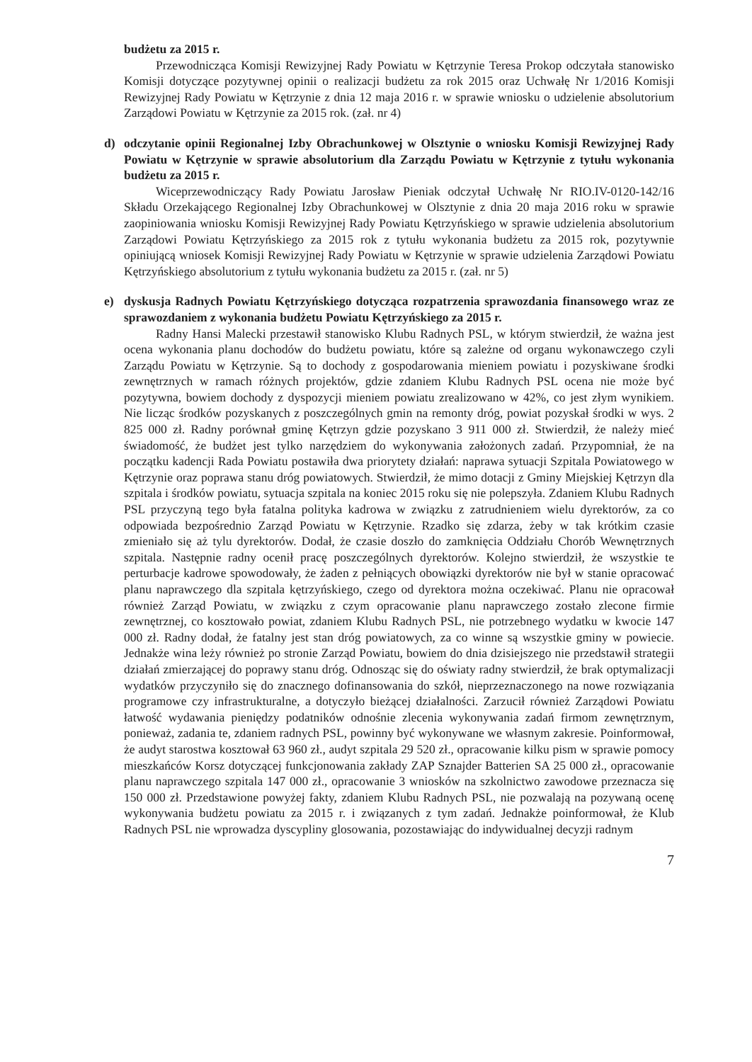budżetu za 2015 r.
Przewodnicząca Komisji Rewizyjnej Rady Powiatu w Kętrzynie Teresa Prokop odczytała stanowisko Komisji dotyczące pozytywnej opinii o realizacji budżetu za rok 2015 oraz Uchwałę Nr 1/2016 Komisji Rewizyjnej Rady Powiatu w Kętrzynie z dnia 12 maja 2016 r. w sprawie wniosku o udzielenie absolutorium Zarządowi Powiatu w Kętrzynie za 2015 rok. (zał. nr 4)
d) odczytanie opinii Regionalnej Izby Obrachunkowej w Olsztynie o wniosku Komisji Rewizyjnej Rady Powiatu w Kętrzynie w sprawie absolutorium dla Zarządu Powiatu w Kętrzynie z tytułu wykonania budżetu za 2015 r.
Wiceprzewodniczący Rady Powiatu Jarosław Pieniak odczytał Uchwałę Nr RIO.IV-0120-142/16 Składu Orzekającego Regionalnej Izby Obrachunkowej w Olsztynie z dnia 20 maja 2016 roku w sprawie zaopiniowania wniosku Komisji Rewizyjnej Rady Powiatu Kętrzyńskiego w sprawie udzielenia absolutorium Zarządowi Powiatu Kętrzyńskiego za 2015 rok z tytułu wykonania budżetu za 2015 rok, pozytywnie opiniującą wniosek Komisji Rewizyjnej Rady Powiatu w Kętrzynie w sprawie udzielenia Zarządowi Powiatu Kętrzyńskiego absolutorium z tytułu wykonania budżetu za 2015 r. (zał. nr 5)
e) dyskusja Radnych Powiatu Kętrzyńskiego dotycząca rozpatrzenia sprawozdania finansowego wraz ze sprawozdaniem z wykonania budżetu Powiatu Kętrzyńskiego za 2015 r.
Radny Hansi Malecki przestawił stanowisko Klubu Radnych PSL, w którym stwierdził, że ważna jest ocena wykonania planu dochodów do budżetu powiatu, które są zależne od organu wykonawczego czyli Zarządu Powiatu w Kętrzynie. Są to dochody z gospodarowania mieniem powiatu i pozyskiwane środki zewnętrznych w ramach różnych projektów, gdzie zdaniem Klubu Radnych PSL ocena nie może być pozytywna, bowiem dochody z dyspozycji mieniem powiatu zrealizowano w 42%, co jest złym wynikiem. Nie licząc środków pozyskanych z poszczególnych gmin na remonty dróg, powiat pozyskał środki w wys. 2 825 000 zł. Radny porównał gminę Kętrzyn gdzie pozyskano 3 911 000 zł. Stwierdził, że należy mieć świadomość, że budżet jest tylko narzędziem do wykonywania założonych zadań. Przypomniał, że na początku kadencji Rada Powiatu postawiła dwa priorytety działań: naprawa sytuacji Szpitala Powiatowego w Kętrzynie oraz poprawa stanu dróg powiatowych. Stwierdził, że mimo dotacji z Gminy Miejskiej Kętrzyn dla szpitala i środków powiatu, sytuacja szpitala na koniec 2015 roku się nie polepszyła. Zdaniem Klubu Radnych PSL przyczyną tego była fatalna polityka kadrowa w związku z zatrudnieniem wielu dyrektorów, za co odpowiada bezpośrednio Zarząd Powiatu w Kętrzynie. Rzadko się zdarza, żeby w tak krótkim czasie zmieniało się aż tylu dyrektorów. Dodał, że czasie doszło do zamknięcia Oddziału Chorób Wewnętrznych szpitala. Następnie radny ocenił pracę poszczególnych dyrektorów. Kolejno stwierdził, że wszystkie te perturbacje kadrowe spowodowały, że żaden z pełniących obowiązki dyrektorów nie był w stanie opracować planu naprawczego dla szpitala kętrzyńskiego, czego od dyrektora można oczekiwać. Planu nie opracował również Zarząd Powiatu, w związku z czym opracowanie planu naprawczego zostało zlecone firmie zewnętrznej, co kosztowało powiat, zdaniem Klubu Radnych PSL, nie potrzebnego wydatku w kwocie 147 000 zł. Radny dodał, że fatalny jest stan dróg powiatowych, za co winne są wszystkie gminy w powiecie. Jednakże wina leży również po stronie Zarząd Powiatu, bowiem do dnia dzisiejszego nie przedstawił strategii działań zmierzającej do poprawy stanu dróg. Odnosząc się do oświaty radny stwierdził, że brak optymalizacji wydatków przyczyniło się do znacznego dofinansowania do szkół, nieprzeznaczonego na nowe rozwiązania programowe czy infrastrukturalne, a dotyczyło bieżącej działalności. Zarzucił również Zarządowi Powiatu łatwość wydawania pieniędzy podatników odnośnie zlecenia wykonywania zadań firmom zewnętrznym, ponieważ, zadania te, zdaniem radnych PSL, powinny być wykonywane we własnym zakresie. Poinformował, że audyt starostwa kosztował 63 960 zł., audyt szpitala 29 520 zł., opracowanie kilku pism w sprawie pomocy mieszkańców Korsz dotyczącej funkcjonowania zakłady ZAP Sznajder Batterien SA 25 000 zł., opracowanie planu naprawczego szpitala 147 000 zł., opracowanie 3 wniosków na szkolnictwo zawodowe przeznacza się 150 000 zł. Przedstawione powyżej fakty, zdaniem Klubu Radnych PSL, nie pozwalają na pozywaną ocenę wykonywania budżetu powiatu za 2015 r. i związanych z tym zadań. Jednakże poinformował, że Klub Radnych PSL nie wprowadza dyscypliny glosowania, pozostawiając do indywidualnej decyzji radnym
7